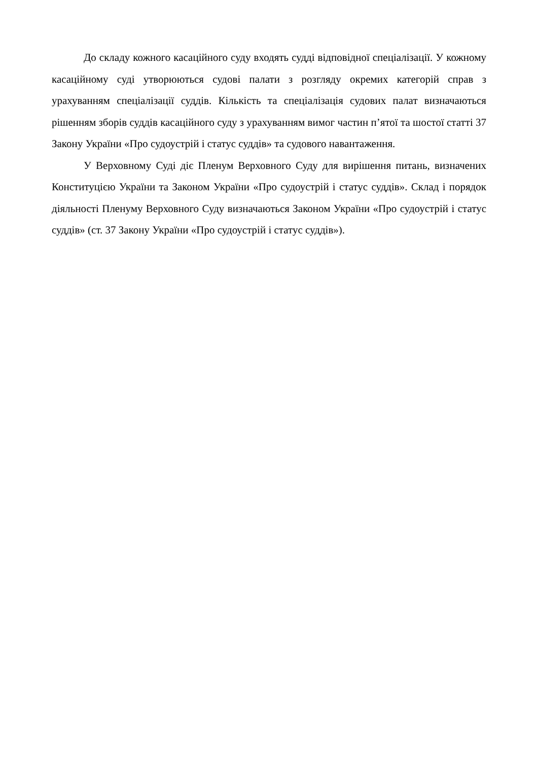До складу кожного касаційного суду входять судді відповідної спеціалізації. У кожному касаційному суді утворюються судові палати з розгляду окремих категорій справ з урахуванням спеціалізації суддів. Кількість та спеціалізація судових палат визначаються рішенням зборів суддів касаційного суду з урахуванням вимог частин п’ятої та шостої статті 37 Закону України «Про судоустрій і статус суддів» та судового навантаження.
У Верховному Суді діє Пленум Верховного Суду для вирішення питань, визначених Конституцією України та Законом України «Про судоустрій і статус суддів». Склад і порядок діяльності Пленуму Верховного Суду визначаються Законом України «Про судоустрій і статус суддів» (ст. 37 Закону України «Про судоустрій і статус суддів»).